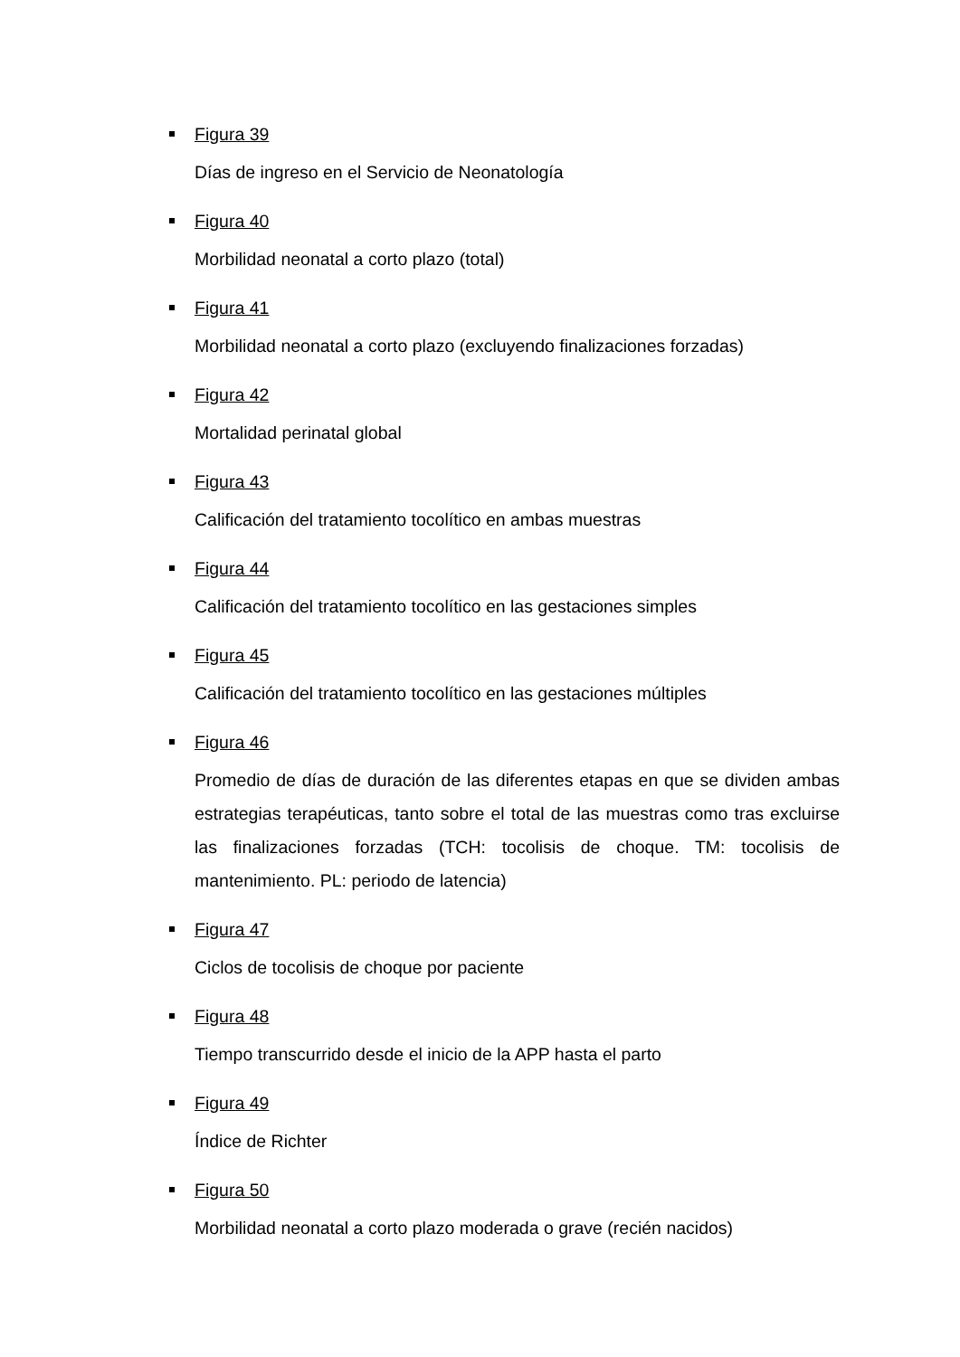Figura 39
Días de ingreso en el Servicio de Neonatología
Figura 40
Morbilidad neonatal a corto plazo (total)
Figura 41
Morbilidad neonatal a corto plazo (excluyendo finalizaciones forzadas)
Figura 42
Mortalidad perinatal global
Figura 43
Calificación del tratamiento tocolítico en ambas muestras
Figura 44
Calificación del tratamiento tocolítico en las gestaciones simples
Figura 45
Calificación del tratamiento tocolítico en las gestaciones múltiples
Figura 46
Promedio de días de duración de las diferentes etapas en que se dividen ambas estrategias terapéuticas, tanto sobre el total de las muestras como tras excluirse las finalizaciones forzadas (TCH: tocolisis de choque. TM: tocolisis de mantenimiento. PL: periodo de latencia)
Figura 47
Ciclos de tocolisis de choque por paciente
Figura 48
Tiempo transcurrido desde el inicio de la APP hasta el parto
Figura 49
Índice de Richter
Figura 50
Morbilidad neonatal a corto plazo moderada o grave (recién nacidos)